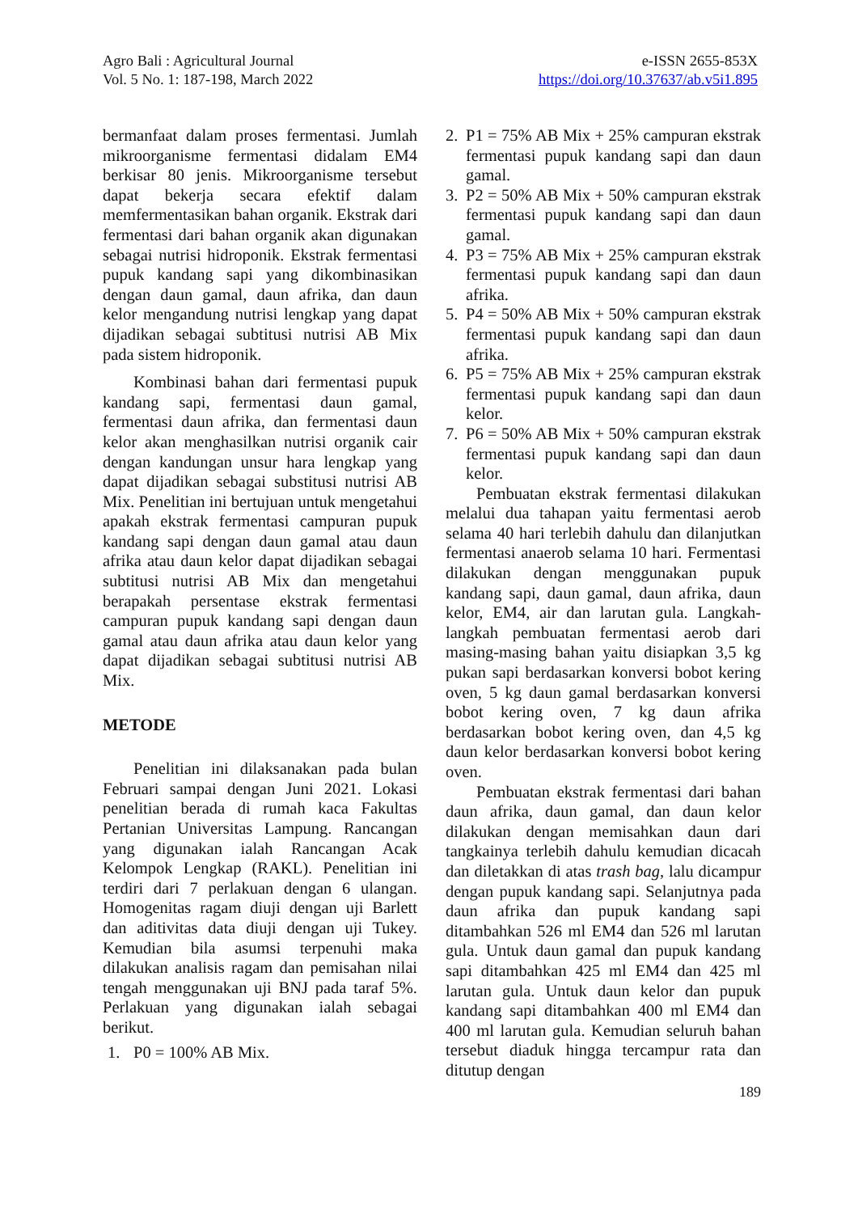Agro Bali : Agricultural Journal
Vol. 5 No. 1: 187-198, March 2022
e-ISSN 2655-853X
https://doi.org/10.37637/ab.v5i1.895
bermanfaat dalam proses fermentasi. Jumlah mikroorganisme fermentasi didalam EM4 berkisar 80 jenis. Mikroorganisme tersebut dapat bekerja secara efektif dalam memfermentasikan bahan organik. Ekstrak dari fermentasi dari bahan organik akan digunakan sebagai nutrisi hidroponik. Ekstrak fermentasi pupuk kandang sapi yang dikombinasikan dengan daun gamal, daun afrika, dan daun kelor mengandung nutrisi lengkap yang dapat dijadikan sebagai subtitusi nutrisi AB Mix pada sistem hidroponik.
Kombinasi bahan dari fermentasi pupuk kandang sapi, fermentasi daun gamal, fermentasi daun afrika, dan fermentasi daun kelor akan menghasilkan nutrisi organik cair dengan kandungan unsur hara lengkap yang dapat dijadikan sebagai substitusi nutrisi AB Mix. Penelitian ini bertujuan untuk mengetahui apakah ekstrak fermentasi campuran pupuk kandang sapi dengan daun gamal atau daun afrika atau daun kelor dapat dijadikan sebagai subtitusi nutrisi AB Mix dan mengetahui berapakah persentase ekstrak fermentasi campuran pupuk kandang sapi dengan daun gamal atau daun afrika atau daun kelor yang dapat dijadikan sebagai subtitusi nutrisi AB Mix.
METODE
Penelitian ini dilaksanakan pada bulan Februari sampai dengan Juni 2021. Lokasi penelitian berada di rumah kaca Fakultas Pertanian Universitas Lampung. Rancangan yang digunakan ialah Rancangan Acak Kelompok Lengkap (RAKL). Penelitian ini terdiri dari 7 perlakuan dengan 6 ulangan. Homogenitas ragam diuji dengan uji Barlett dan aditivitas data diuji dengan uji Tukey. Kemudian bila asumsi terpenuhi maka dilakukan analisis ragam dan pemisahan nilai tengah menggunakan uji BNJ pada taraf 5%. Perlakuan yang digunakan ialah sebagai berikut.
1. P0 = 100% AB Mix.
2. P1 = 75% AB Mix + 25% campuran ekstrak fermentasi pupuk kandang sapi dan daun gamal.
3. P2 = 50% AB Mix + 50% campuran ekstrak fermentasi pupuk kandang sapi dan daun gamal.
4. P3 = 75% AB Mix + 25% campuran ekstrak fermentasi pupuk kandang sapi dan daun afrika.
5. P4 = 50% AB Mix + 50% campuran ekstrak fermentasi pupuk kandang sapi dan daun afrika.
6. P5 = 75% AB Mix + 25% campuran ekstrak fermentasi pupuk kandang sapi dan daun kelor.
7. P6 = 50% AB Mix + 50% campuran ekstrak fermentasi pupuk kandang sapi dan daun kelor.
Pembuatan ekstrak fermentasi dilakukan melalui dua tahapan yaitu fermentasi aerob selama 40 hari terlebih dahulu dan dilanjutkan fermentasi anaerob selama 10 hari. Fermentasi dilakukan dengan menggunakan pupuk kandang sapi, daun gamal, daun afrika, daun kelor, EM4, air dan larutan gula. Langkah-langkah pembuatan fermentasi aerob dari masing-masing bahan yaitu disiapkan 3,5 kg pukan sapi berdasarkan konversi bobot kering oven, 5 kg daun gamal berdasarkan konversi bobot kering oven, 7 kg daun afrika berdasarkan bobot kering oven, dan 4,5 kg daun kelor berdasarkan konversi bobot kering oven.
Pembuatan ekstrak fermentasi dari bahan daun afrika, daun gamal, dan daun kelor dilakukan dengan memisahkan daun dari tangkainya terlebih dahulu kemudian dicacah dan diletakkan di atas trash bag, lalu dicampur dengan pupuk kandang sapi. Selanjutnya pada daun afrika dan pupuk kandang sapi ditambahkan 526 ml EM4 dan 526 ml larutan gula. Untuk daun gamal dan pupuk kandang sapi ditambahkan 425 ml EM4 dan 425 ml larutan gula. Untuk daun kelor dan pupuk kandang sapi ditambahkan 400 ml EM4 dan 400 ml larutan gula. Kemudian seluruh bahan tersebut diaduk hingga tercampur rata dan ditutup dengan
189